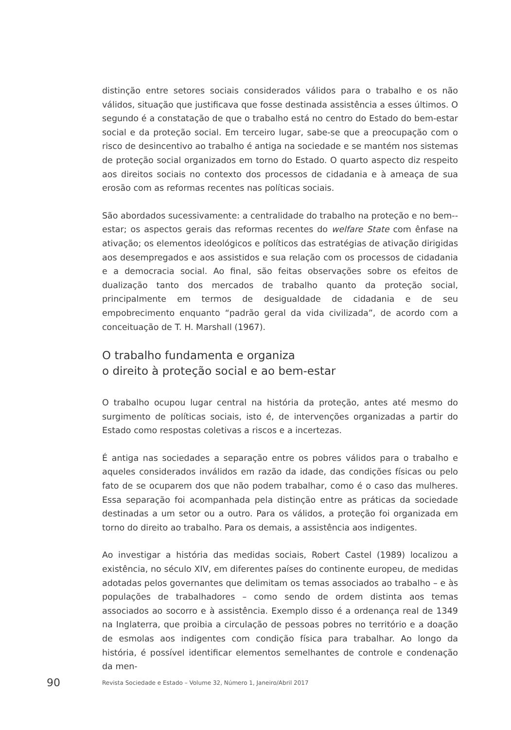distinção entre setores sociais considerados válidos para o trabalho e os não válidos, situação que justificava que fosse destinada assistência a esses últimos. O segundo é a constatação de que o trabalho está no centro do Estado do bem-estar social e da proteção social. Em terceiro lugar, sabe-se que a preocupação com o risco de desincentivo ao trabalho é antiga na sociedade e se mantém nos sistemas de proteção social organizados em torno do Estado. O quarto aspecto diz respeito aos direitos sociais no contexto dos processos de cidadania e à ameaça de sua erosão com as reformas recentes nas políticas sociais.
São abordados sucessivamente: a centralidade do trabalho na proteção e no bem--estar; os aspectos gerais das reformas recentes do welfare State com ênfase na ativação; os elementos ideológicos e políticos das estratégias de ativação dirigidas aos desempregados e aos assistidos e sua relação com os processos de cidadania e a democracia social. Ao final, são feitas observações sobre os efeitos de dualização tanto dos mercados de trabalho quanto da proteção social, principalmente em termos de desigualdade de cidadania e de seu empobrecimento enquanto “padrão geral da vida civilizada”, de acordo com a conceituação de T. H. Marshall (1967).
O trabalho fundamenta e organiza
o direito à proteção social e ao bem-estar
O trabalho ocupou lugar central na história da proteção, antes até mesmo do surgimento de políticas sociais, isto é, de intervenções organizadas a partir do Estado como respostas coletivas a riscos e a incertezas.
É antiga nas sociedades a separação entre os pobres válidos para o trabalho e aqueles considerados inválidos em razão da idade, das condições físicas ou pelo fato de se ocuparem dos que não podem trabalhar, como é o caso das mulheres. Essa separação foi acompanhada pela distinção entre as práticas da sociedade destinadas a um setor ou a outro. Para os válidos, a proteção foi organizada em torno do direito ao trabalho. Para os demais, a assistência aos indigentes.
Ao investigar a história das medidas sociais, Robert Castel (1989) localizou a existência, no século XIV, em diferentes países do continente europeu, de medidas adotadas pelos governantes que delimitam os temas associados ao trabalho – e às populações de trabalhadores – como sendo de ordem distinta aos temas associados ao socorro e à assistência. Exemplo disso é a ordenança real de 1349 na Inglaterra, que proibia a circulação de pessoas pobres no território e a doação de esmolas aos indigentes com condição física para trabalhar. Ao longo da história, é possível identificar elementos semelhantes de controle e condenação da men-
90 Revista Sociedade e Estado – Volume 32, Número 1, Janeiro/Abril 2017